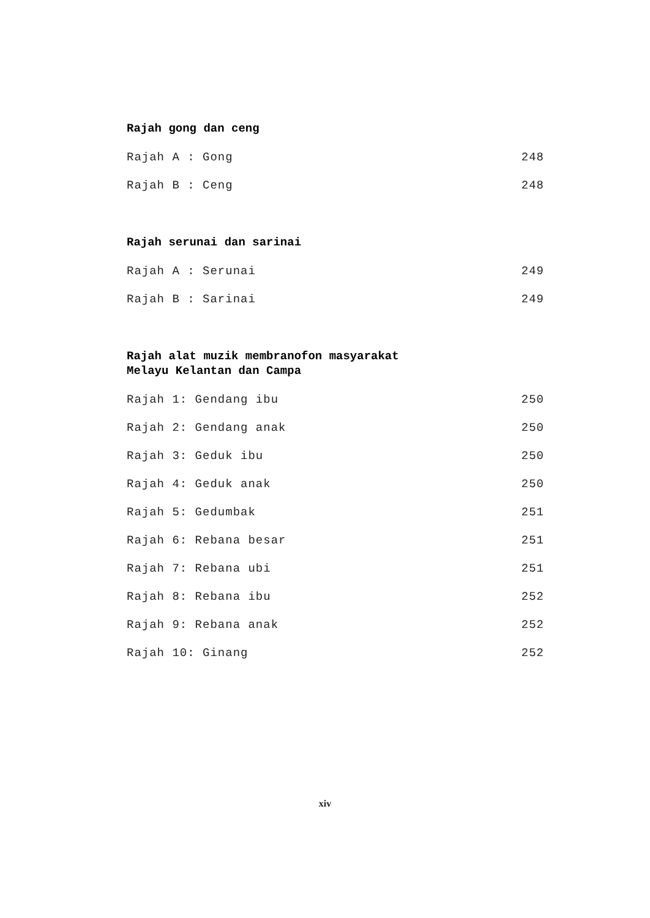Rajah gong dan ceng
Rajah A : Gong 248
Rajah B : Ceng 248
Rajah serunai dan sarinai
Rajah A : Serunai 249
Rajah B : Sarinai 249
Rajah alat muzik membranofon masyarakat
Melayu Kelantan dan Campa
Rajah 1: Gendang ibu 250
Rajah 2: Gendang anak 250
Rajah 3: Geduk ibu 250
Rajah 4: Geduk anak 250
Rajah 5: Gedumbak 251
Rajah 6: Rebana besar 251
Rajah 7: Rebana ubi 251
Rajah 8: Rebana ibu 252
Rajah 9: Rebana anak 252
Rajah 10: Ginang 252
xiv